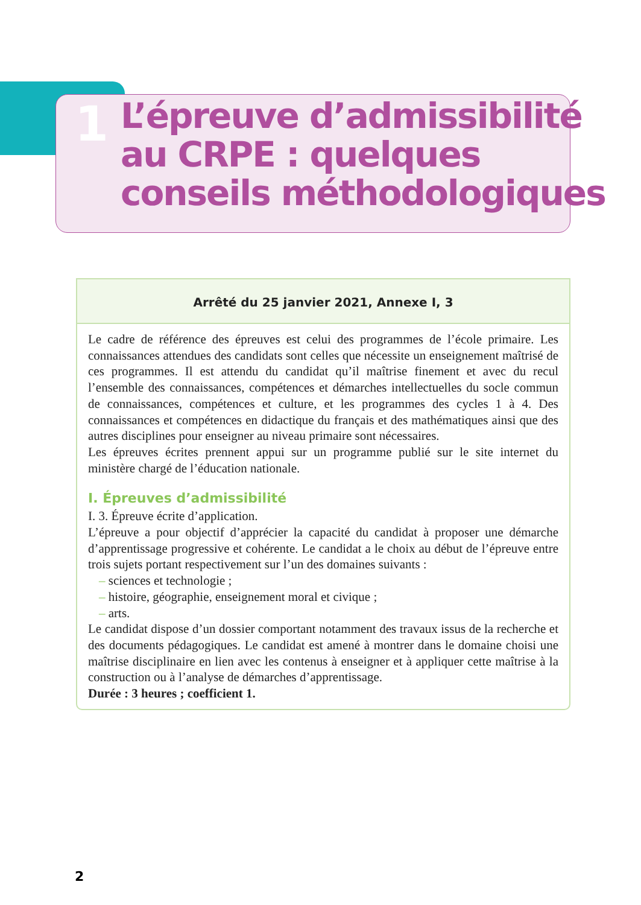1
L’épreuve d’admissibilité
au CRPE : quelques
conseils méthodologiques
Arrêté du 25 janvier 2021, Annexe I, 3
Le cadre de référence des épreuves est celui des programmes de l’école primaire. Les connaissances attendues des candidats sont celles que nécessite un enseignement maîtrisé de ces programmes. Il est attendu du candidat qu’il maîtrise finement et avec du recul l’ensemble des connaissances, compétences et démarches intellectuelles du socle commun de connaissances, compétences et culture, et les programmes des cycles 1 à 4. Des connaissances et compétences en didactique du français et des mathématiques ainsi que des autres disciplines pour enseigner au niveau primaire sont nécessaires.
Les épreuves écrites prennent appui sur un programme publié sur le site internet du ministère chargé de l’éducation nationale.
I. Épreuves d’admissibilité
I. 3. Épreuve écrite d’application.
L’épreuve a pour objectif d’apprécier la capacité du candidat à proposer une démarche d’apprentissage progressive et cohérente. Le candidat a le choix au début de l’épreuve entre trois sujets portant respectivement sur l’un des domaines suivants :
– sciences et technologie ;
– histoire, géographie, enseignement moral et civique ;
– arts.
Le candidat dispose d’un dossier comportant notamment des travaux issus de la recherche et des documents pédagogiques. Le candidat est amené à montrer dans le domaine choisi une maîtrise disciplinaire en lien avec les contenus à enseigner et à appliquer cette maîtrise à la construction ou à l’analyse de démarches d’apprentissage.
Durée : 3 heures ; coefficient 1.
2